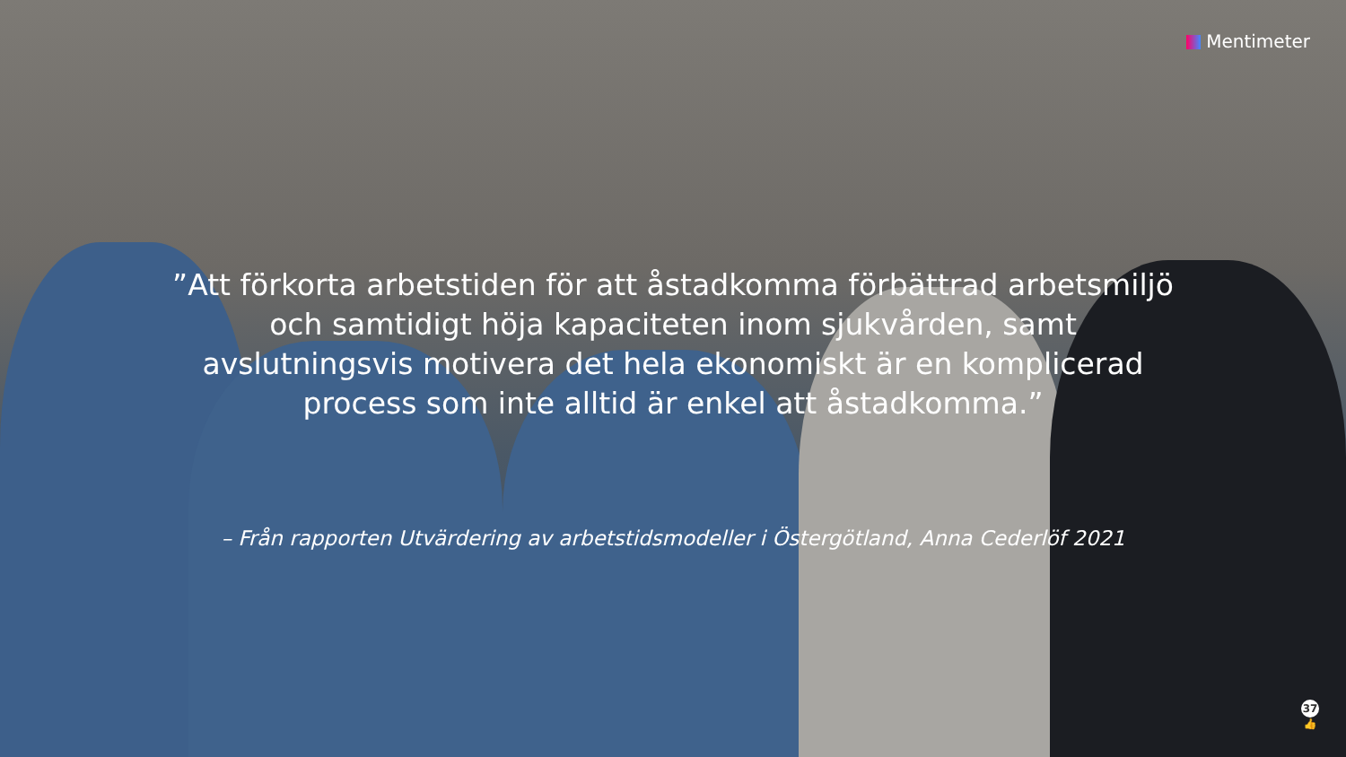Mentimeter
”Att förkorta arbetstiden för att åstadkomma förbättrad arbetsmiljö och samtidigt höja kapaciteten inom sjukvården, samt avslutningsvis motivera det hela ekonomiskt är en komplicerad process som inte alltid är enkel att åstadkomma.”
– Från rapporten Utvärdering av arbetstidsmodeller i Östergötland, Anna Cederlöf 2021
37
👍